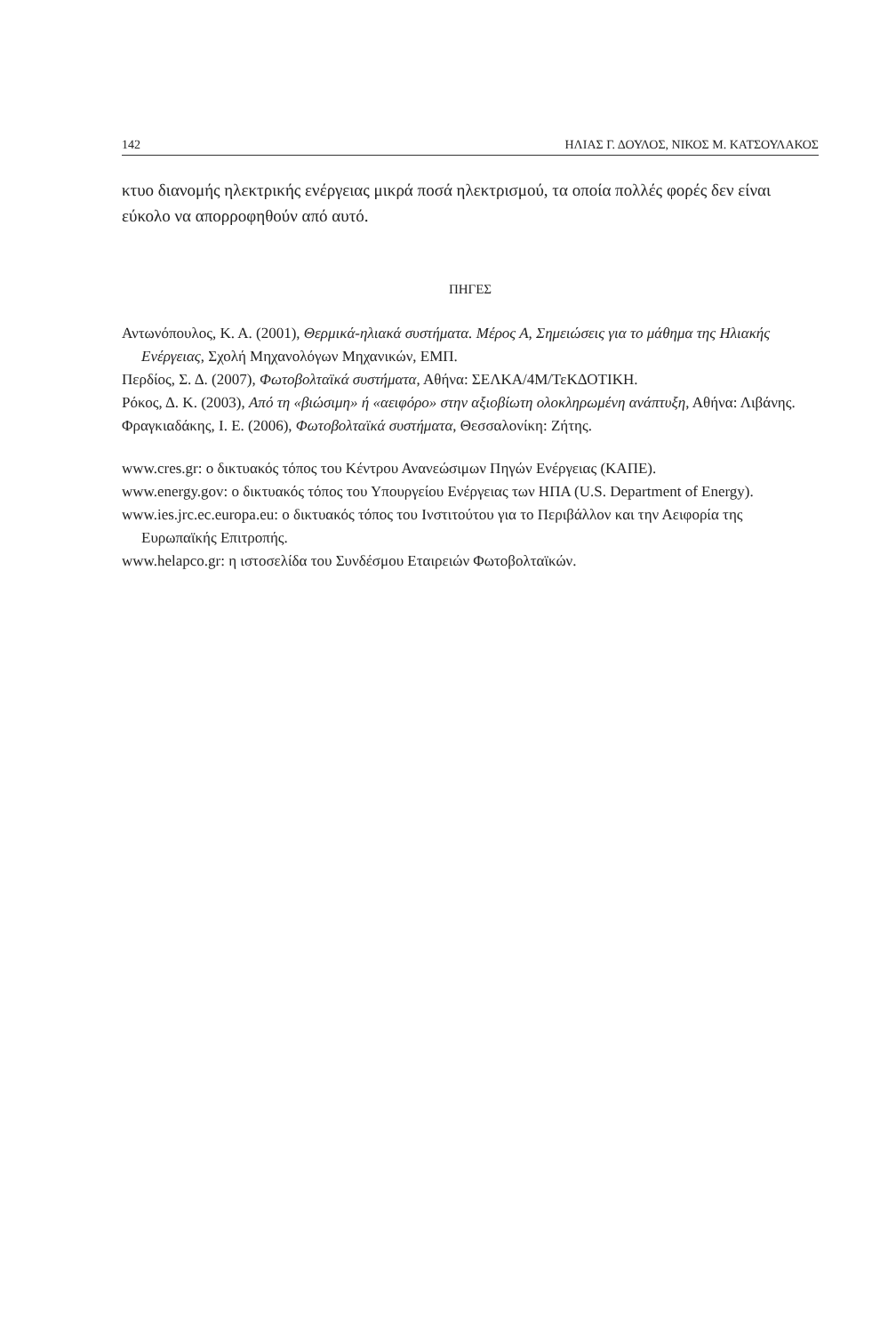142 ΗΛΙΑΣ Γ. ΔΟΥΛΟΣ, ΝΙΚΟΣ Μ. ΚΑΤΣΟΥΛΑΚΟΣ
κτυο διανομής ηλεκτρικής ενέργειας μικρά ποσά ηλεκτρισμού, τα οποία πολλές φορές δεν είναι εύκολο να απορροφηθούν από αυτό.
ΠΗΓΕΣ
Αντωνόπουλος, Κ. Α. (2001), Θερμικά-ηλιακά συστήματα. Μέρος Α, Σημειώσεις για το μάθημα της Ηλιακής Ενέργειας, Σχολή Μηχανολόγων Μηχανικών, ΕΜΠ.
Περδίος, Σ. Δ. (2007), Φωτοβολταϊκά συστήματα, Αθήνα: ΣΕΛΚΑ/4Μ/ΤεΚΔΟΤΙΚΗ.
Ρόκος, Δ. Κ. (2003), Από τη «βιώσιμη» ή «αειφόρο» στην αξιοβίωτη ολοκληρωμένη ανάπτυξη, Αθήνα: Λιβάνης.
Φραγκιαδάκης, Ι. Ε. (2006), Φωτοβολταϊκά συστήματα, Θεσσαλονίκη: Ζήτης.
www.cres.gr: ο δικτυακός τόπος του Κέντρου Ανανεώσιμων Πηγών Ενέργειας (ΚΑΠΕ).
www.energy.gov: ο δικτυακός τόπος του Υπουργείου Ενέργειας των ΗΠΑ (U.S. Department of Energy).
www.ies.jrc.ec.europa.eu: ο δικτυακός τόπος του Ινστιτούτου για το Περιβάλλον και την Αειφορία της Ευρωπαϊκής Επιτροπής.
www.helapco.gr: η ιστοσελίδα του Συνδέσμου Εταιρειών Φωτοβολταϊκών.